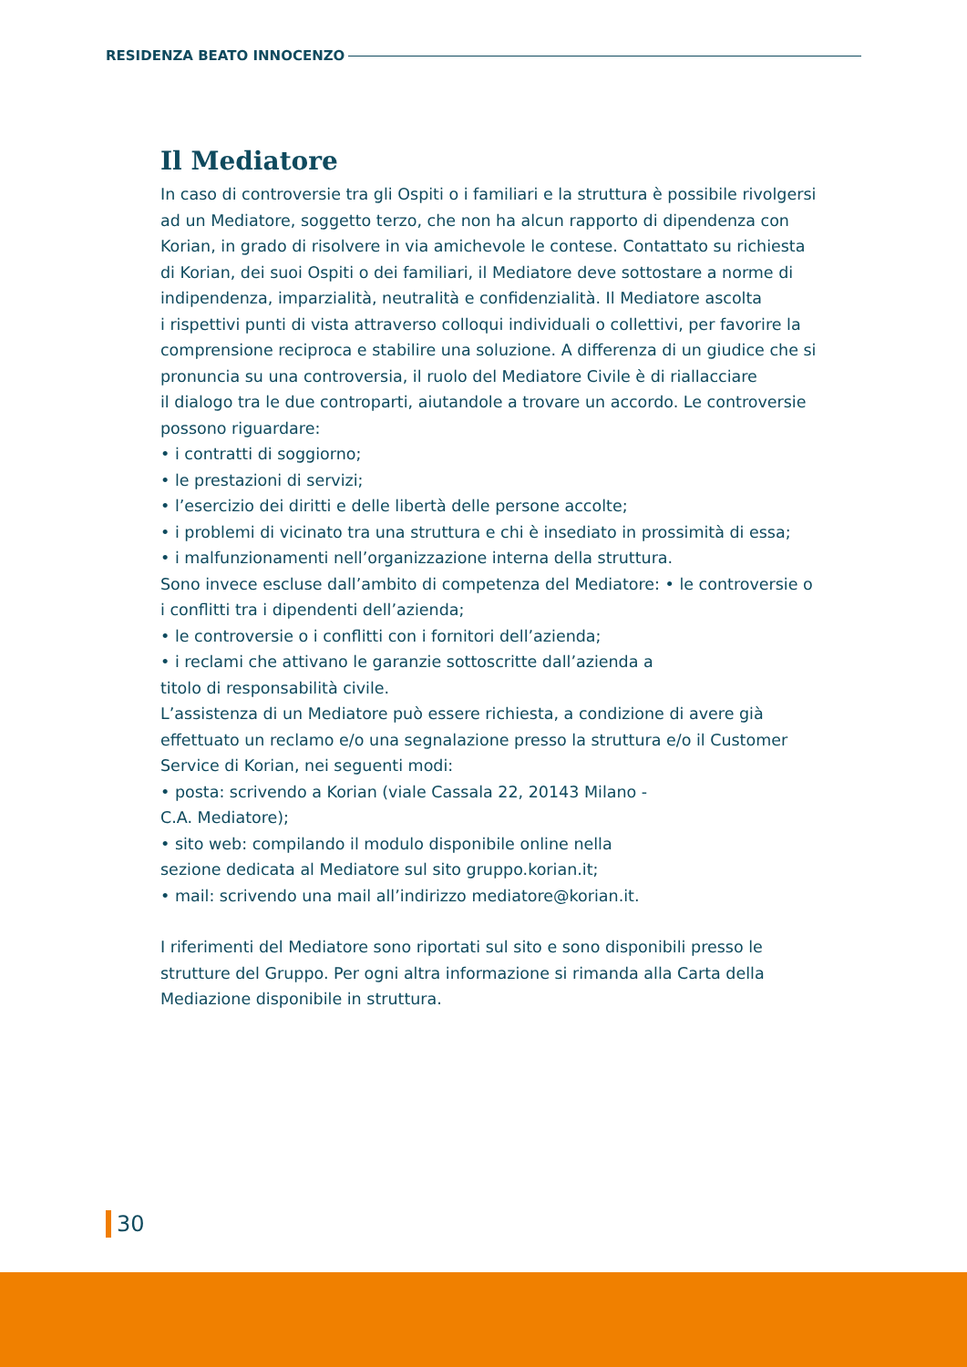RESIDENZA BEATO INNOCENZO
Il Mediatore
In caso di controversie tra gli Ospiti o i familiari e la struttura è possibile rivolgersi ad un Mediatore, soggetto terzo, che non ha alcun rapporto di dipendenza con Korian, in grado di risolvere in via amichevole le contese. Contattato su richiesta di Korian, dei suoi Ospiti o dei familiari, il Mediatore deve sottostare a norme di indipendenza, imparzialità, neutralità e confidenzialità. Il Mediatore ascolta
i rispettivi punti di vista attraverso colloqui individuali o collettivi, per favorire la comprensione reciproca e stabilire una soluzione. A differenza di un giudice che si pronuncia su una controversia, il ruolo del Mediatore Civile è di riallacciare
il dialogo tra le due controparti, aiutandole a trovare un accordo. Le controversie possono riguardare:
• i contratti di soggiorno;
• le prestazioni di servizi;
• l’esercizio dei diritti e delle libertà delle persone accolte;
• i problemi di vicinato tra una struttura e chi è insediato in prossimità di essa;
• i malfunzionamenti nell’organizzazione interna della struttura.
Sono invece escluse dall’ambito di competenza del Mediatore: • le controversie o i conflitti tra i dipendenti dell’azienda;
• le controversie o i conflitti con i fornitori dell’azienda;
• i reclami che attivano le garanzie sottoscritte dall’azienda a
titolo di responsabilità civile.
L’assistenza di un Mediatore può essere richiesta, a condizione di avere già effettuato un reclamo e/o una segnalazione presso la struttura e/o il Customer Service di Korian, nei seguenti modi:
• posta: scrivendo a Korian (viale Cassala 22, 20143 Milano -
C.A. Mediatore);
• sito web: compilando il modulo disponibile online nella
sezione dedicata al Mediatore sul sito gruppo.korian.it;
• mail: scrivendo una mail all’indirizzo mediatore@korian.it.
I riferimenti del Mediatore sono riportati sul sito e sono disponibili presso le strutture del Gruppo. Per ogni altra informazione si rimanda alla Carta della Mediazione disponibile in struttura.
30